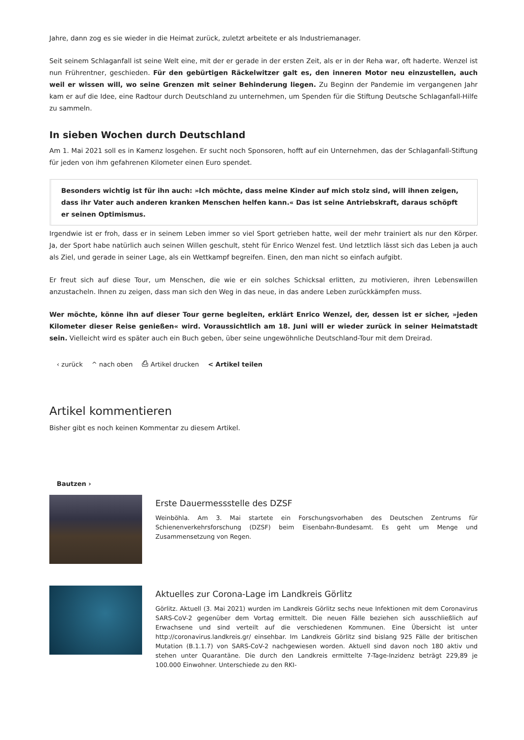Jahre, dann zog es sie wieder in die Heimat zurück, zuletzt arbeitete er als Industriemanager.
Seit seinem Schlaganfall ist seine Welt eine, mit der er gerade in der ersten Zeit, als er in der Reha war, oft haderte. Wenzel ist nun Frührentner, geschieden. Für den gebürtigen Räckelwitzer galt es, den inneren Motor neu einzustellen, auch weil er wissen will, wo seine Grenzen mit seiner Behinderung liegen. Zu Beginn der Pandemie im vergangenen Jahr kam er auf die Idee, eine Radtour durch Deutschland zu unternehmen, um Spenden für die Stiftung Deutsche Schlaganfall-Hilfe zu sammeln.
In sieben Wochen durch Deutschland
Am 1. Mai 2021 soll es in Kamenz losgehen. Er sucht noch Sponsoren, hofft auf ein Unternehmen, das der Schlaganfall-Stiftung für jeden von ihm gefahrenen Kilometer einen Euro spendet.
Besonders wichtig ist für ihn auch: »Ich möchte, dass meine Kinder auf mich stolz sind, will ihnen zeigen, dass ihr Vater auch anderen kranken Menschen helfen kann.« Das ist seine Antriebskraft, daraus schöpft er seinen Optimismus.
Irgendwie ist er froh, dass er in seinem Leben immer so viel Sport getrieben hatte, weil der mehr trainiert als nur den Körper. Ja, der Sport habe natürlich auch seinen Willen geschult, steht für Enrico Wenzel fest. Und letztlich lässt sich das Leben ja auch als Ziel, und gerade in seiner Lage, als ein Wettkampf begreifen. Einen, den man nicht so einfach aufgibt.
Er freut sich auf diese Tour, um Menschen, die wie er ein solches Schicksal erlitten, zu motivieren, ihren Lebenswillen anzustacheln. Ihnen zu zeigen, dass man sich den Weg in das neue, in das andere Leben zurückkämpfen muss.
Wer möchte, könne ihn auf dieser Tour gerne begleiten, erklärt Enrico Wenzel, der, dessen ist er sicher, »jeden Kilometer dieser Reise genießen« wird. Voraussichtlich am 18. Juni will er wieder zurück in seiner Heimatstadt sein. Vielleicht wird es später auch ein Buch geben, über seine ungewöhnliche Deutschland-Tour mit dem Dreirad.
‹ zurück ^ nach oben ⎙ Artikel drucken < Artikel teilen
Artikel kommentieren
Bisher gibt es noch keinen Kommentar zu diesem Artikel.
Bautzen ›
Erste Dauermessstelle des DZSF
Weinböhla. Am 3. Mai startete ein Forschungsvorhaben des Deutschen Zentrums für Schienenverkehrsforschung (DZSF) beim Eisenbahn-Bundesamt. Es geht um Menge und Zusammensetzung von Regen.
Aktuelles zur Corona-Lage im Landkreis Görlitz
Görlitz. Aktuell (3. Mai 2021) wurden im Landkreis Görlitz sechs neue Infektionen mit dem Coronavirus SARS-CoV-2 gegenüber dem Vortag ermittelt. Die neuen Fälle beziehen sich ausschließlich auf Erwachsene und sind verteilt auf die verschiedenen Kommunen. Eine Übersicht ist unter http://coronavirus.landkreis.gr/ einsehbar. Im Landkreis Görlitz sind bislang 925 Fälle der britischen Mutation (B.1.1.7) von SARS-CoV-2 nachgewiesen worden. Aktuell sind davon noch 180 aktiv und stehen unter Quarantäne. Die durch den Landkreis ermittelte 7-Tage-Inzidenz beträgt 229,89 je 100.000 Einwohner. Unterschiede zu den RKI-